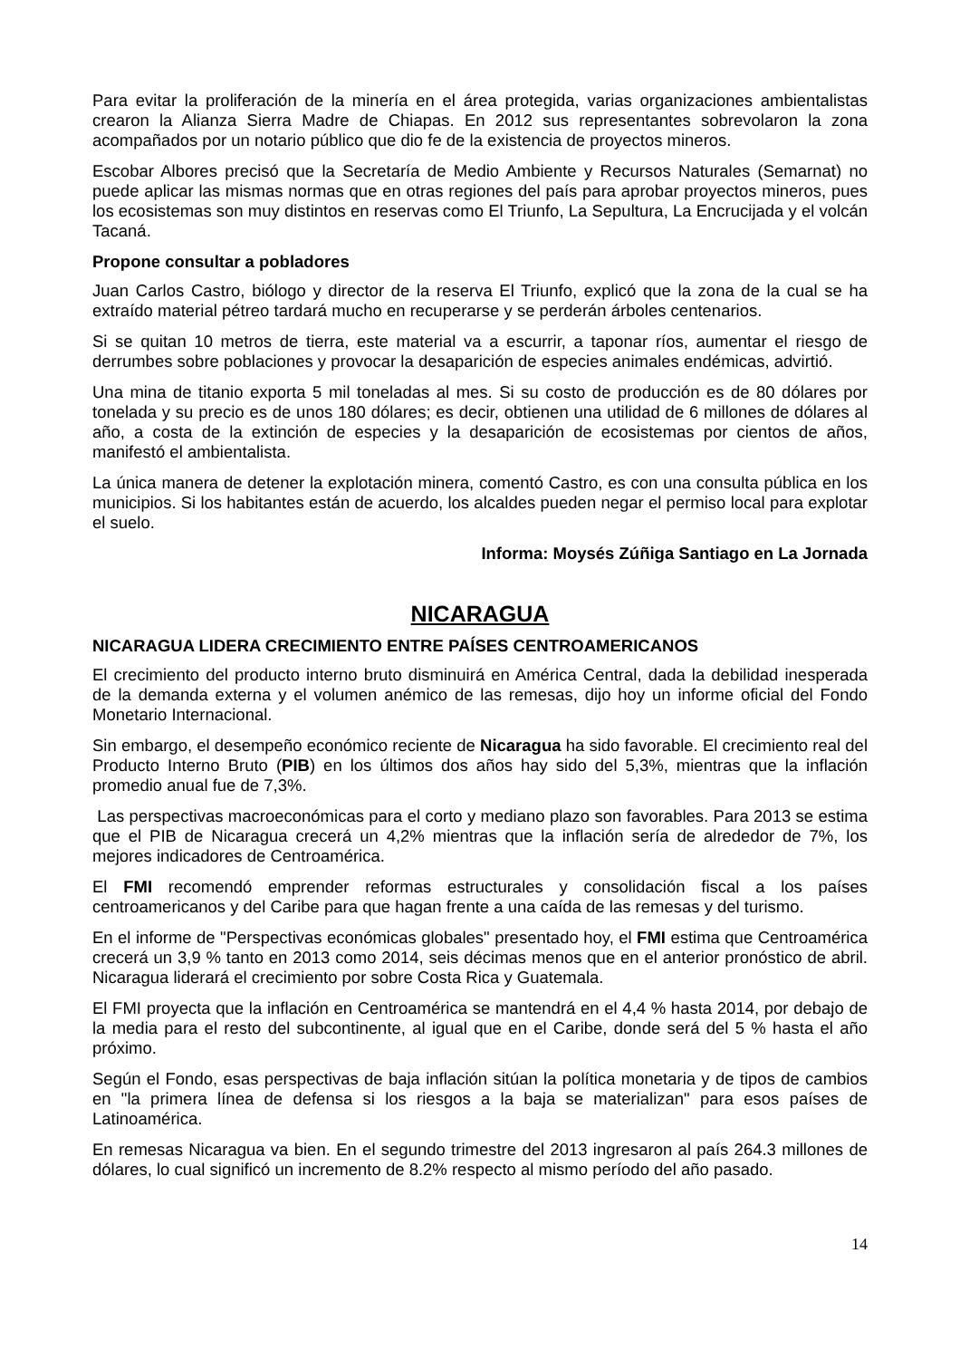Para evitar la proliferación de la minería en el área protegida, varias organizaciones ambientalistas crearon la Alianza Sierra Madre de Chiapas. En 2012 sus representantes sobrevolaron la zona acompañados por un notario público que dio fe de la existencia de proyectos mineros.
Escobar Albores precisó que la Secretaría de Medio Ambiente y Recursos Naturales (Semarnat) no puede aplicar las mismas normas que en otras regiones del país para aprobar proyectos mineros, pues los ecosistemas son muy distintos en reservas como El Triunfo, La Sepultura, La Encrucijada y el volcán Tacaná.
Propone consultar a pobladores
Juan Carlos Castro, biólogo y director de la reserva El Triunfo, explicó que la zona de la cual se ha extraído material pétreo tardará mucho en recuperarse y se perderán árboles centenarios.
Si se quitan 10 metros de tierra, este material va a escurrir, a taponar ríos, aumentar el riesgo de derrumbes sobre poblaciones y provocar la desaparición de especies animales endémicas, advirtió.
Una mina de titanio exporta 5 mil toneladas al mes. Si su costo de producción es de 80 dólares por tonelada y su precio es de unos 180 dólares; es decir, obtienen una utilidad de 6 millones de dólares al año, a costa de la extinción de especies y la desaparición de ecosistemas por cientos de años, manifestó el ambientalista.
La única manera de detener la explotación minera, comentó Castro, es con una consulta pública en los municipios. Si los habitantes están de acuerdo, los alcaldes pueden negar el permiso local para explotar el suelo.
Informa: Moysés Zúñiga Santiago en La Jornada
NICARAGUA
NICARAGUA LIDERA CRECIMIENTO ENTRE PAÍSES CENTROAMERICANOS
El crecimiento del producto interno bruto disminuirá en América Central, dada la debilidad inesperada de la demanda externa y el volumen anémico de las remesas, dijo hoy un informe oficial del Fondo Monetario Internacional.
Sin embargo, el desempeño económico reciente de Nicaragua ha sido favorable. El crecimiento real del Producto Interno Bruto (PIB) en los últimos dos años hay sido del 5,3%, mientras que la inflación promedio anual fue de 7,3%.
Las perspectivas macroeconómicas para el corto y mediano plazo son favorables. Para 2013 se estima que el PIB de Nicaragua crecerá un 4,2% mientras que la inflación sería de alrededor de 7%, los mejores indicadores de Centroamérica.
El FMI recomendó emprender reformas estructurales y consolidación fiscal a los países centroamericanos y del Caribe para que hagan frente a una caída de las remesas y del turismo.
En el informe de "Perspectivas económicas globales" presentado hoy, el FMI estima que Centroamérica crecerá un 3,9 % tanto en 2013 como 2014, seis décimas menos que en el anterior pronóstico de abril. Nicaragua liderará el crecimiento por sobre Costa Rica y Guatemala.
El FMI proyecta que la inflación en Centroamérica se mantendrá en el 4,4 % hasta 2014, por debajo de la media para el resto del subcontinente, al igual que en el Caribe, donde será del 5 % hasta el año próximo.
Según el Fondo, esas perspectivas de baja inflación sitúan la política monetaria y de tipos de cambios en "la primera línea de defensa si los riesgos a la baja se materializan" para esos países de Latinoamérica.
En remesas Nicaragua va bien. En el segundo trimestre del 2013 ingresaron al país 264.3 millones de dólares, lo cual significó un incremento de 8.2% respecto al mismo período del año pasado.
14